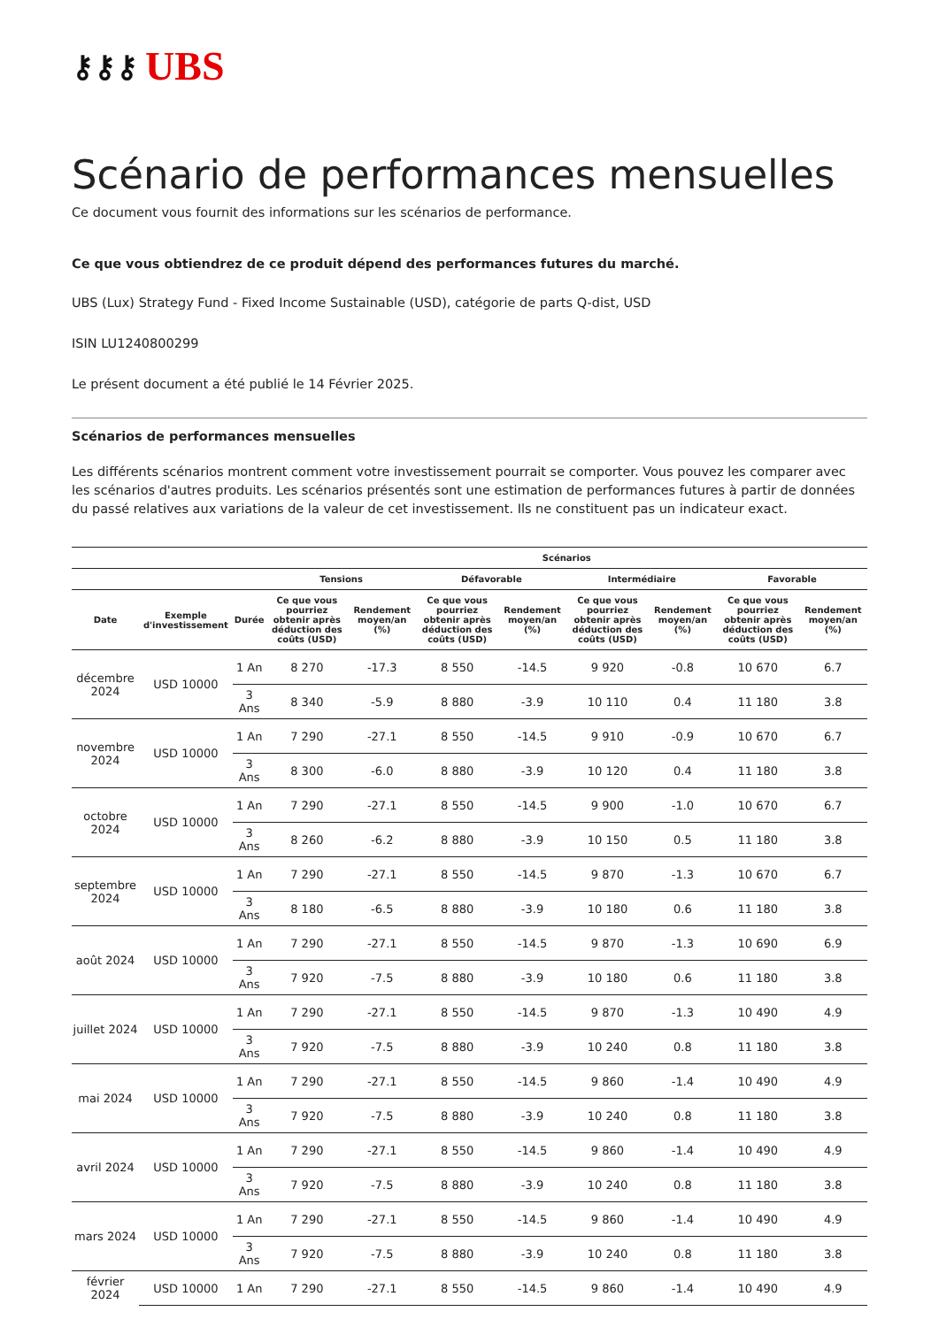⚷⚷⚷ UBS
Scénario de performances mensuelles
Ce document vous fournit des informations sur les scénarios de performance.
Ce que vous obtiendrez de ce produit dépend des performances futures du marché.
UBS (Lux) Strategy Fund - Fixed Income Sustainable (USD), catégorie de parts Q-dist, USD
ISIN LU1240800299
Le présent document a été publié le 14 Février 2025.
Scénarios de performances mensuelles
Les différents scénarios montrent comment votre investissement pourrait se comporter. Vous pouvez les comparer avec les scénarios d'autres produits. Les scénarios présentés sont une estimation de performances futures à partir de données du passé relatives aux variations de la valeur de cet investissement. Ils ne constituent pas un indicateur exact.
| | | | Scénarios | | | | | | | |
| --- | --- | --- | --- | --- | --- | --- | --- | --- | --- | --- |
| | | | Tensions | | Défavorable | | Intermédiaire | | Favorable | |
| Date | Exemple d'investissement | Durée | Ce que vous pourriez obtenir après déduction des coûts (USD) | Rendement moyen/an (%) | Ce que vous pourriez obtenir après déduction des coûts (USD) | Rendement moyen/an (%) | Ce que vous pourriez obtenir après déduction des coûts (USD) | Rendement moyen/an (%) | Ce que vous pourriez obtenir après déduction des coûts (USD) | Rendement moyen/an (%) |
| décembre 2024 | USD 10000 | 1 An | 8 270 | -17.3 | 8 550 | -14.5 | 9 920 | -0.8 | 10 670 | 6.7 |
| | | 3 Ans | 8 340 | -5.9 | 8 880 | -3.9 | 10 110 | 0.4 | 11 180 | 3.8 |
| novembre 2024 | USD 10000 | 1 An | 7 290 | -27.1 | 8 550 | -14.5 | 9 910 | -0.9 | 10 670 | 6.7 |
| | | 3 Ans | 8 300 | -6.0 | 8 880 | -3.9 | 10 120 | 0.4 | 11 180 | 3.8 |
| octobre 2024 | USD 10000 | 1 An | 7 290 | -27.1 | 8 550 | -14.5 | 9 900 | -1.0 | 10 670 | 6.7 |
| | | 3 Ans | 8 260 | -6.2 | 8 880 | -3.9 | 10 150 | 0.5 | 11 180 | 3.8 |
| septembre 2024 | USD 10000 | 1 An | 7 290 | -27.1 | 8 550 | -14.5 | 9 870 | -1.3 | 10 670 | 6.7 |
| | | 3 Ans | 8 180 | -6.5 | 8 880 | -3.9 | 10 180 | 0.6 | 11 180 | 3.8 |
| août 2024 | USD 10000 | 1 An | 7 290 | -27.1 | 8 550 | -14.5 | 9 870 | -1.3 | 10 690 | 6.9 |
| | | 3 Ans | 7 920 | -7.5 | 8 880 | -3.9 | 10 180 | 0.6 | 11 180 | 3.8 |
| juillet 2024 | USD 10000 | 1 An | 7 290 | -27.1 | 8 550 | -14.5 | 9 870 | -1.3 | 10 490 | 4.9 |
| | | 3 Ans | 7 920 | -7.5 | 8 880 | -3.9 | 10 240 | 0.8 | 11 180 | 3.8 |
| mai 2024 | USD 10000 | 1 An | 7 290 | -27.1 | 8 550 | -14.5 | 9 860 | -1.4 | 10 490 | 4.9 |
| | | 3 Ans | 7 920 | -7.5 | 8 880 | -3.9 | 10 240 | 0.8 | 11 180 | 3.8 |
| avril 2024 | USD 10000 | 1 An | 7 290 | -27.1 | 8 550 | -14.5 | 9 860 | -1.4 | 10 490 | 4.9 |
| | | 3 Ans | 7 920 | -7.5 | 8 880 | -3.9 | 10 240 | 0.8 | 11 180 | 3.8 |
| mars 2024 | USD 10000 | 1 An | 7 290 | -27.1 | 8 550 | -14.5 | 9 860 | -1.4 | 10 490 | 4.9 |
| | | 3 Ans | 7 920 | -7.5 | 8 880 | -3.9 | 10 240 | 0.8 | 11 180 | 3.8 |
| février 2024 | USD 10000 | 1 An | 7 290 | -27.1 | 8 550 | -14.5 | 9 860 | -1.4 | 10 490 | 4.9 |